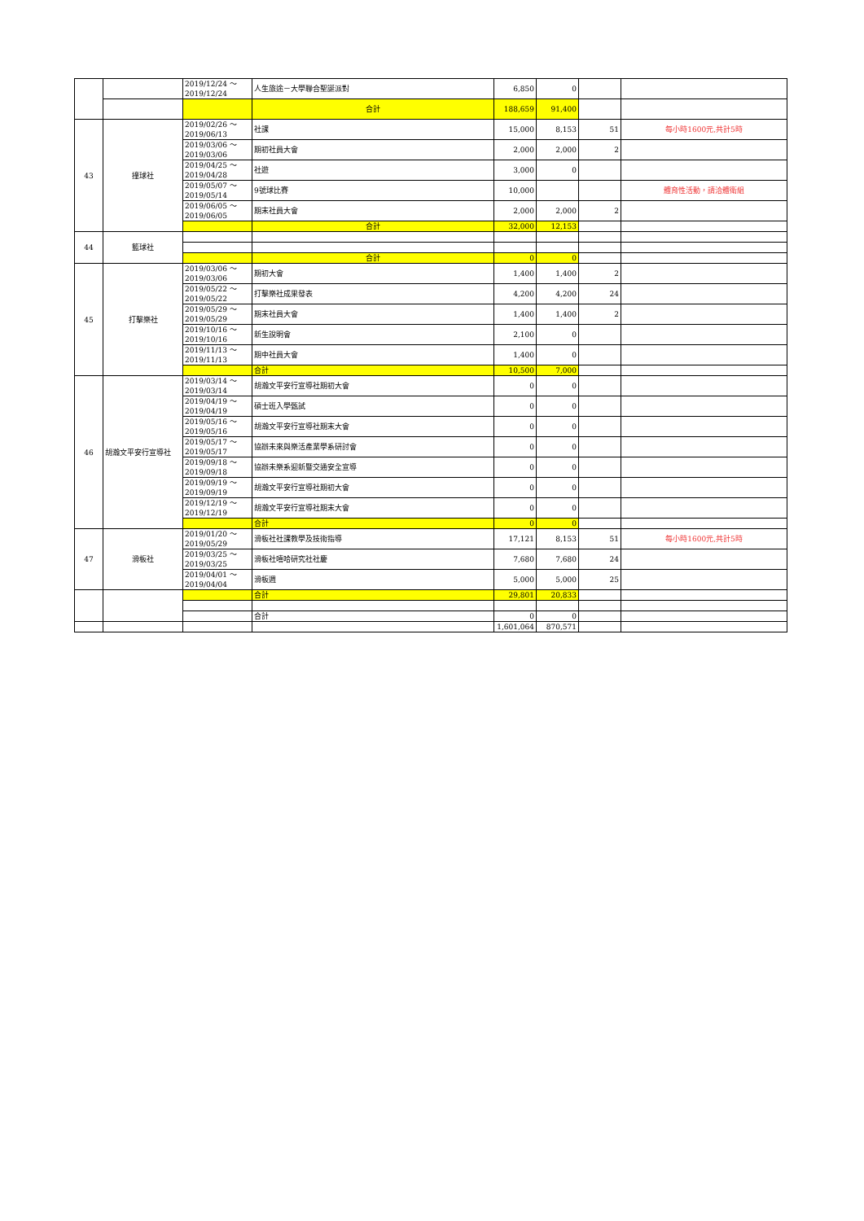| | | 2019/12/24 ～ 2019/12/24 | 人生旅途－大學聯合聖誕派對 | 6,850 | 0 | | |
| | | | 合計 | 188,659 | 91,400 | | |
| 43 | 撞球社 | 2019/02/26 ～ 2019/06/13 | 社課 | 15,000 | 8,153 | 51 | 每小時1600元,共計5時 |
| | | 2019/03/06 ～ 2019/03/06 | 期初社員大會 | 2,000 | 2,000 | 2 | |
| | | 2019/04/25 ～ 2019/04/28 | 社遊 | 3,000 | 0 | | |
| | | 2019/05/07 ～ 2019/05/14 | 9號球比賽 | 10,000 | | | 體育性活動，請洽體衛組 |
| | | 2019/06/05 ～ 2019/06/05 | 期末社員大會 | 2,000 | 2,000 | 2 | |
| | | | 合計 | 32,000 | 12,153 | | |
| 44 | 籃球社 | | | | | | |
| | | | 合計 | 0 | 0 | | |
| 45 | 打擊樂社 | 2019/03/06 ～ 2019/03/06 | 期初大會 | 1,400 | 1,400 | 2 | |
| | | 2019/05/22 ～ 2019/05/22 | 打擊樂社成果發表 | 4,200 | 4,200 | 24 | |
| | | 2019/05/29 ～ 2019/05/29 | 期末社員大會 | 1,400 | 1,400 | 2 | |
| | | 2019/10/16 ～ 2019/10/16 | 新生說明會 | 2,100 | 0 | | |
| | | 2019/11/13 ～ 2019/11/13 | 期中社員大會 | 1,400 | 0 | | |
| | | | 合計 | 10,500 | 7,000 | | |
| 46 | 胡瀚文平安行宣導社 | 2019/03/14 ～ 2019/03/14 | 胡瀚文平安行宣導社期初大會 | 0 | 0 | | |
| | | 2019/04/19 ～ 2019/04/19 | 碩士班入學甄試 | 0 | 0 | | |
| | | 2019/05/16 ～ 2019/05/16 | 胡瀚文平安行宣導社期末大會 | 0 | 0 | | |
| | | 2019/05/17 ～ 2019/05/17 | 協辦未來與樂活產業學系研討會 | 0 | 0 | | |
| | | 2019/09/18 ～ 2019/09/18 | 協辦未樂系迎新暨交通安全宣導 | 0 | 0 | | |
| | | 2019/09/19 ～ 2019/09/19 | 胡瀚文平安行宣導社期初大會 | 0 | 0 | | |
| | | 2019/12/19 ～ 2019/12/19 | 胡瀚文平安行宣導社期末大會 | 0 | 0 | | |
| | | | 合計 | 0 | 0 | | |
| 47 | 滑板社 | 2019/01/20 ～ 2019/05/29 | 滑板社社課教學及技術指導 | 17,121 | 8,153 | 51 | 每小時1600元,共計5時 |
| | | 2019/03/25 ～ 2019/03/25 | 滑板社嘻哈研究社社慶 | 7,680 | 7,680 | 24 | |
| | | 2019/04/01 ～ 2019/04/04 | 滑板週 | 5,000 | 5,000 | 25 | |
| | | | 合計 | 29,801 | 20,833 | | |
| | | | 合計 | 0 | 0 | | |
| | | | | 1,601,064 | 870,571 | | |